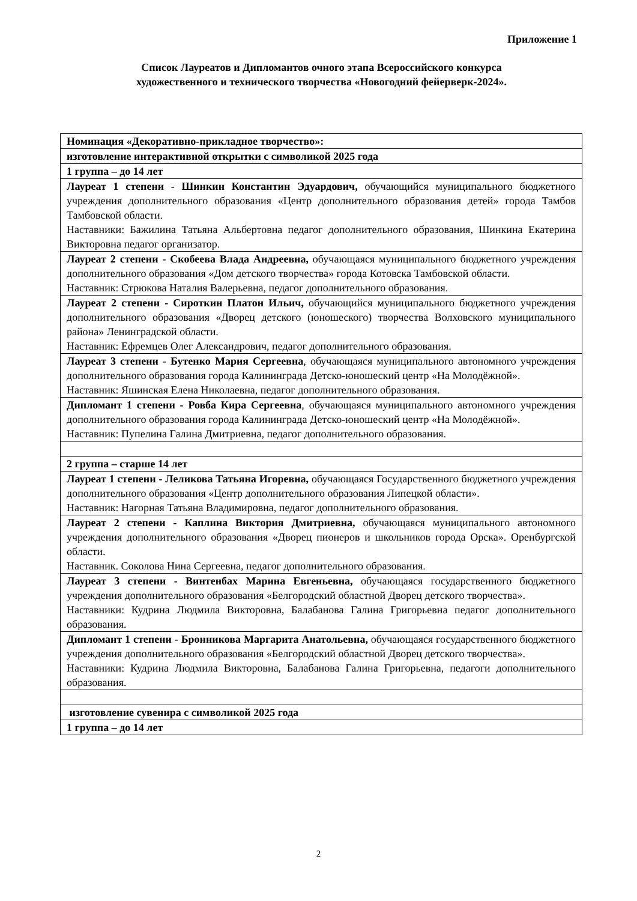Приложение 1
Список Лауреатов и Дипломантов очного этапа Всероссийского конкурса
художественного и технического творчества «Новогодний фейерверк-2024».
| Номинация «Декоративно-прикладное творчество»: |
| изготовление интерактивной открытки с символикой 2025 года |
| 1 группа – до 14 лет |
| Лауреат 1 степени - Шинкин Константин Эдуардович, обучающийся муниципального бюджетного учреждения дополнительного образования «Центр дополнительного образования детей» города Тамбов Тамбовской области. Наставники: Бажилина Татьяна Альбертовна педагог дополнительного образования, Шинкина Екатерина Викторовна педагог организатор. |
| Лауреат 2 степени - Скобеева Влада Андреевна, обучающаяся муниципального бюджетного учреждения дополнительного образования «Дом детского творчества» города Котовска Тамбовской области. Наставник: Стрюкова Наталия Валерьевна, педагог дополнительного образования. |
| Лауреат 2 степени - Сироткин Платон Ильич, обучающийся муниципального бюджетного учреждения дополнительного образования «Дворец детского (юношеского) творчества Волховского муниципального района» Ленинградской области. Наставник: Ефремцев Олег Александрович, педагог дополнительного образования. |
| Лауреат 3 степени - Бутенко Мария Сергеевна , обучающаяся муниципального автономного учреждения дополнительного образования города Калининграда Детско-юношеский центр «На Молодёжной». Наставник: Яшинская Елена Николаевна, педагог дополнительного образования. |
| Дипломант 1 степени - Ровба Кира Сергеевна , обучающаяся муниципального автономного учреждения дополнительного образования города Калининграда Детско-юношеский центр «На Молодёжной». Наставник: Пупелина Галина Дмитриевна, педагог дополнительного образования. |
| 2 группа – старше 14 лет |
| Лауреат 1 степени - Леликова Татьяна Игоревна, обучающаяся Государственного бюджетного учреждения дополнительного образования «Центр дополнительного образования Липецкой области». Наставник: Нагорная Татьяна Владимировна, педагог дополнительного образования. |
| Лауреат 2 степени - Каплина Виктория Дмитриевна, обучающаяся муниципального автономного учреждения дополнительного образования «Дворец пионеров и школьников города Орска». Оренбургской области. Наставник. Соколова Нина Сергеевна, педагог дополнительного образования. |
| Лауреат 3 степени - Винтенбах Марина Евгеньевна, обучающаяся государственного бюджетного учреждения дополнительного образования «Белгородский областной Дворец детского творчества». Наставники: Кудрина Людмила Викторовна, Балабанова Галина Григорьевна педагог дополнительного образования. |
| Дипломант 1 степени - Бронникова Маргарита Анатольевна, обучающаяся государственного бюджетного учреждения дополнительного образования «Белгородский областной Дворец детского творчества». Наставники: Кудрина Людмила Викторовна, Балабанова Галина Григорьевна, педагоги дополнительного образования. |
| изготовление сувенира с символикой 2025 года |
| 1 группа – до 14 лет |
2